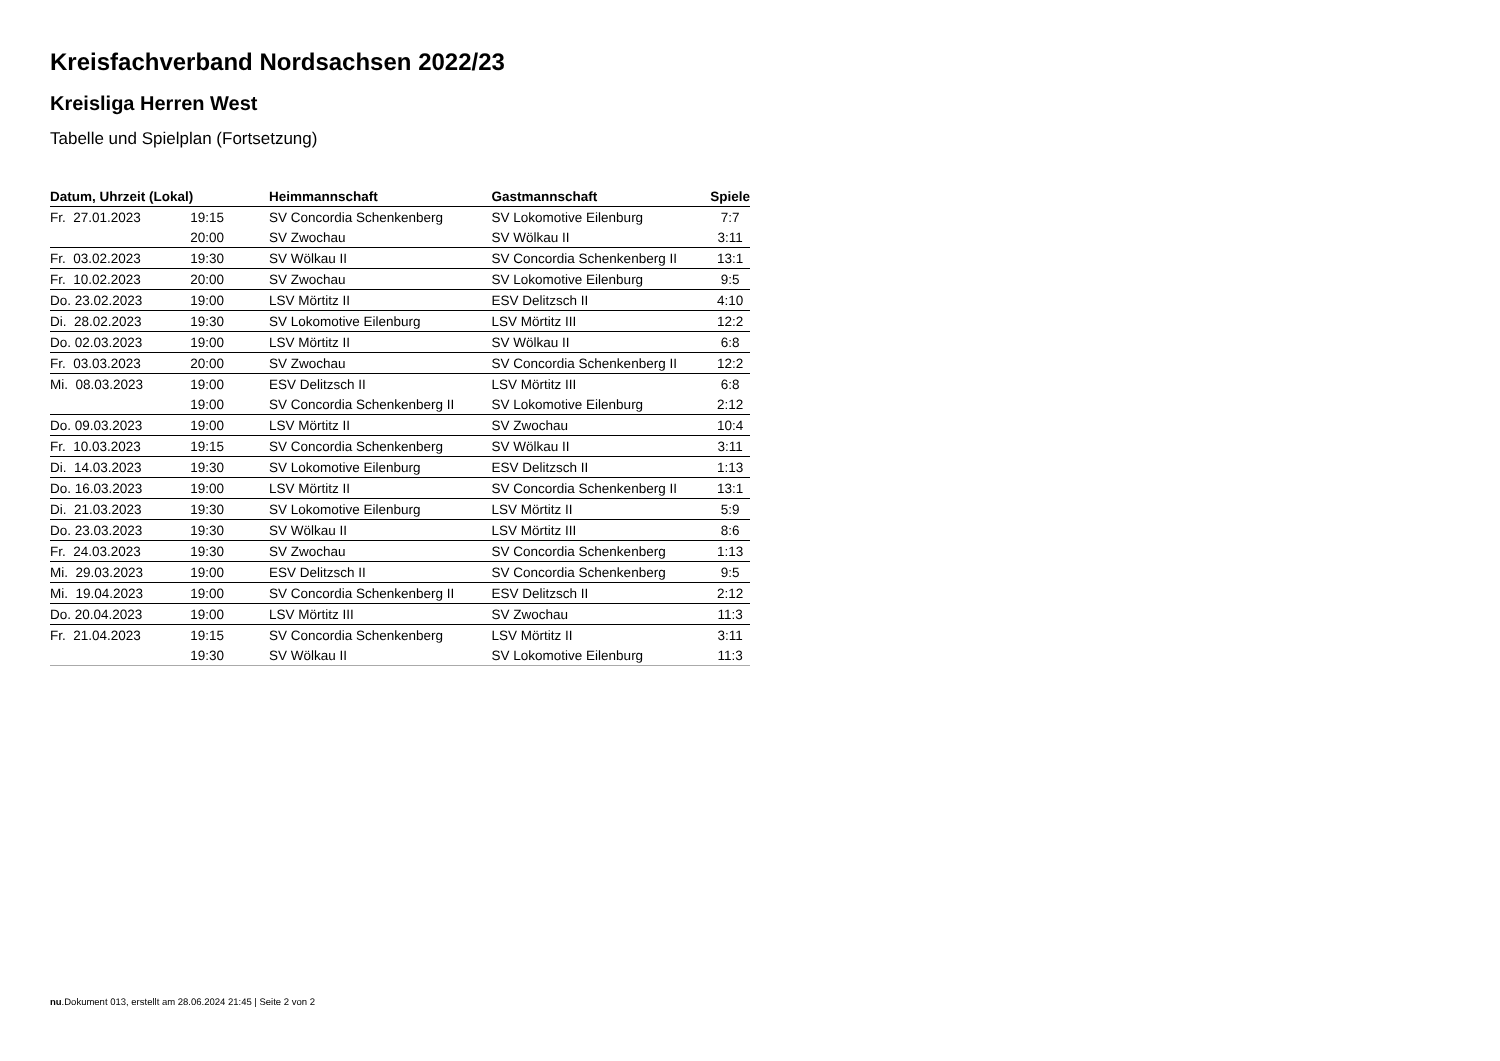Kreisfachverband Nordsachsen 2022/23
Kreisliga Herren West
Tabelle und Spielplan (Fortsetzung)
| Datum, Uhrzeit (Lokal) | | Heimmannschaft | Gastmannschaft | Spiele |
| --- | --- | --- | --- | --- |
| Fr. 27.01.2023 | 19:15 | SV Concordia Schenkenberg | SV Lokomotive Eilenburg | 7:7 |
| | 20:00 | SV Zwochau | SV Wölkau II | 3:11 |
| Fr. 03.02.2023 | 19:30 | SV Wölkau II | SV Concordia Schenkenberg II | 13:1 |
| Fr. 10.02.2023 | 20:00 | SV Zwochau | SV Lokomotive Eilenburg | 9:5 |
| Do. 23.02.2023 | 19:00 | LSV Mörtitz II | ESV Delitzsch II | 4:10 |
| Di. 28.02.2023 | 19:30 | SV Lokomotive Eilenburg | LSV Mörtitz III | 12:2 |
| Do. 02.03.2023 | 19:00 | LSV Mörtitz II | SV Wölkau II | 6:8 |
| Fr. 03.03.2023 | 20:00 | SV Zwochau | SV Concordia Schenkenberg II | 12:2 |
| Mi. 08.03.2023 | 19:00 | ESV Delitzsch II | LSV Mörtitz III | 6:8 |
| | 19:00 | SV Concordia Schenkenberg II | SV Lokomotive Eilenburg | 2:12 |
| Do. 09.03.2023 | 19:00 | LSV Mörtitz II | SV Zwochau | 10:4 |
| Fr. 10.03.2023 | 19:15 | SV Concordia Schenkenberg | SV Wölkau II | 3:11 |
| Di. 14.03.2023 | 19:30 | SV Lokomotive Eilenburg | ESV Delitzsch II | 1:13 |
| Do. 16.03.2023 | 19:00 | LSV Mörtitz II | SV Concordia Schenkenberg II | 13:1 |
| Di. 21.03.2023 | 19:30 | SV Lokomotive Eilenburg | LSV Mörtitz II | 5:9 |
| Do. 23.03.2023 | 19:30 | SV Wölkau II | LSV Mörtitz III | 8:6 |
| Fr. 24.03.2023 | 19:30 | SV Zwochau | SV Concordia Schenkenberg | 1:13 |
| Mi. 29.03.2023 | 19:00 | ESV Delitzsch II | SV Concordia Schenkenberg | 9:5 |
| Mi. 19.04.2023 | 19:00 | SV Concordia Schenkenberg II | ESV Delitzsch II | 2:12 |
| Do. 20.04.2023 | 19:00 | LSV Mörtitz III | SV Zwochau | 11:3 |
| Fr. 21.04.2023 | 19:15 | SV Concordia Schenkenberg | LSV Mörtitz II | 3:11 |
| | 19:30 | SV Wölkau II | SV Lokomotive Eilenburg | 11:3 |
nu.Dokument 013, erstellt am 28.06.2024 21:45 | Seite 2 von 2